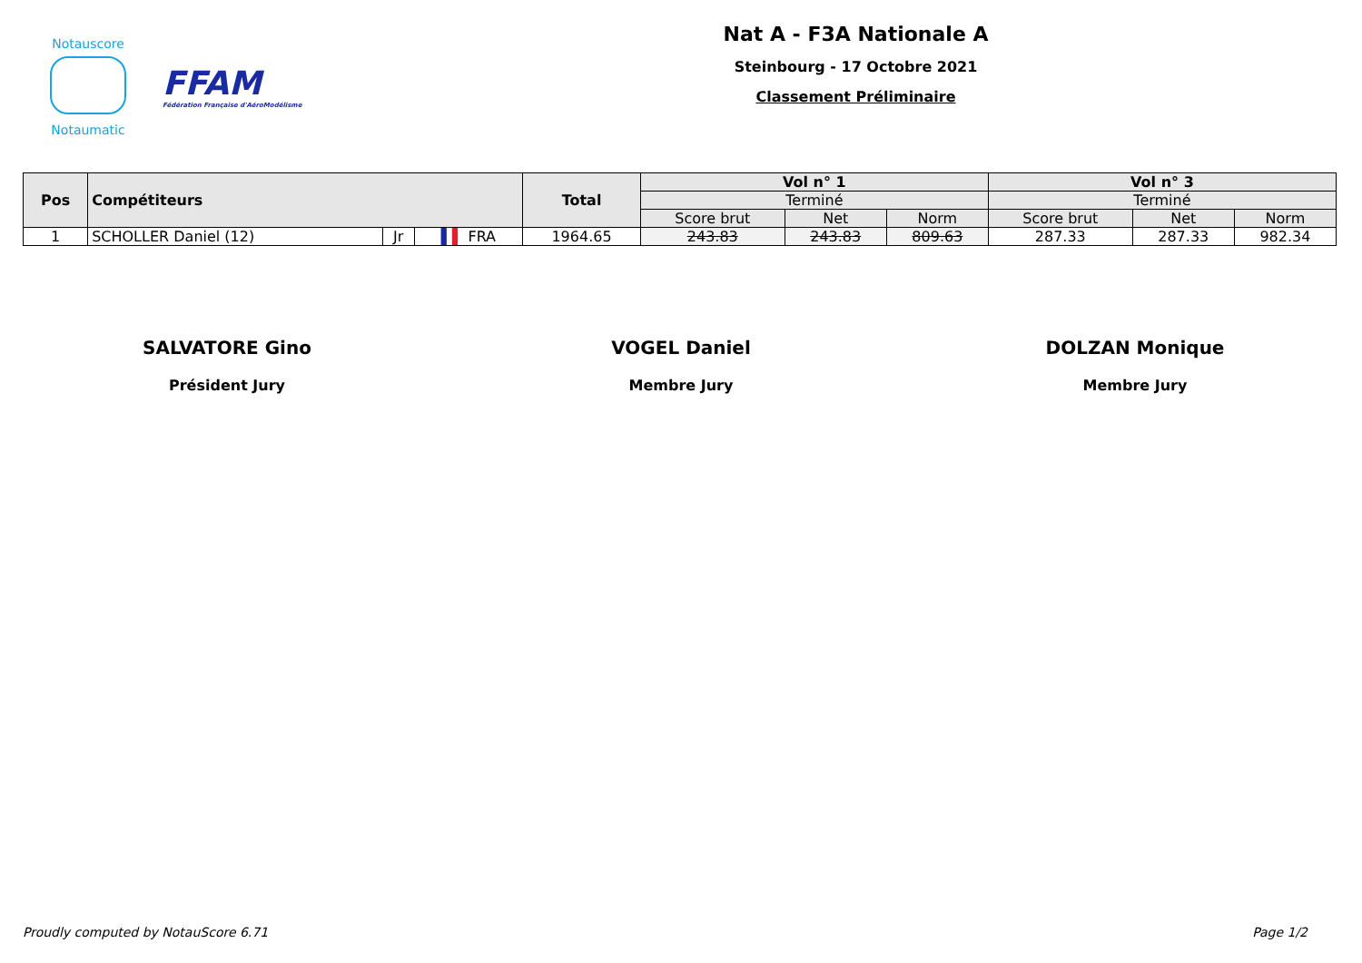Notauscore
Notaumatic
FFAM
Fédération Française d'AéroModélisme
Nat A - F3A Nationale A
Steinbourg - 17 Octobre 2021
Classement Préliminaire
| Pos | Compétiteurs | | | Total | Vol n° 1 | | | Vol n° 3 | | |
| --- | --- | --- | --- | --- | --- | --- | --- | --- | --- | --- |
| | | | | | Terminé | | | Terminé | | |
| | | | | | Score brut | Net | Norm | Score brut | Net | Norm |
| 1 | SCHOLLER Daniel (12) | Jr | ▌ ▌ FRA | 1964.65 | 243.83 | 243.83 | 809.63 | 287.33 | 287.33 | 982.34 |
SALVATORE Gino
Président Jury
VOGEL Daniel
Membre Jury
DOLZAN Monique
Membre Jury
Proudly computed by NotauScore 6.71 Page 1/2